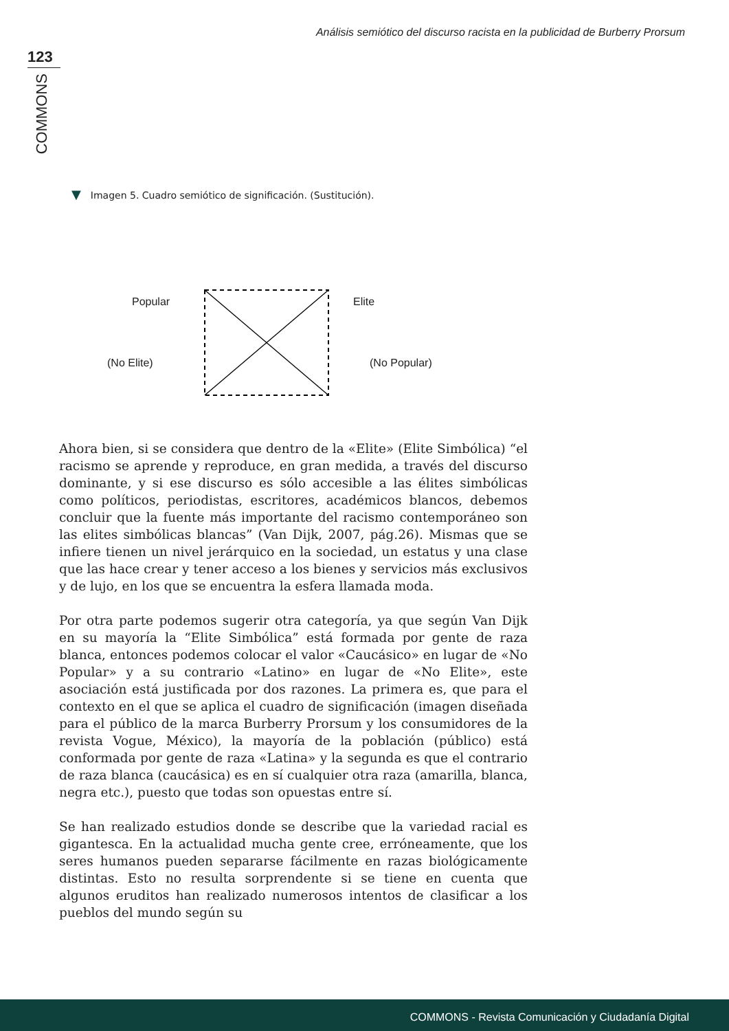Análisis semiótico del discurso racista en la publicidad de Burberry Prorsum
123
COMMONS
▼ Imagen 5. Cuadro semiótico de significación. (Sustitución).
Popular Elite
(No Elite) (No Popular)
Ahora bien, si se considera que dentro de la «Elite» (Elite Simbólica) “el racismo se aprende y reproduce, en gran medida, a través del discurso dominante, y si ese discurso es sólo accesible a las élites simbólicas como políticos, periodistas, escritores, académicos blancos, debemos concluir que la fuente más importante del racismo contemporáneo son las elites simbólicas blancas” (Van Dijk, 2007, pág.26). Mismas que se infiere tienen un nivel jerárquico en la sociedad, un estatus y una clase que las hace crear y tener acceso a los bienes y servicios más exclusivos y de lujo, en los que se encuentra la esfera llamada moda.
Por otra parte podemos sugerir otra categoría, ya que según Van Dijk en su mayoría la “Elite Simbólica” está formada por gente de raza blanca, entonces podemos colocar el valor «Caucásico» en lugar de «No Popular» y a su contrario «Latino» en lugar de «No Elite», este asociación está justificada por dos razones. La primera es, que para el contexto en el que se aplica el cuadro de significación (imagen diseñada para el público de la marca Burberry Prorsum y los consumidores de la revista Vogue, México), la mayoría de la población (público) está conformada por gente de raza «Latina» y la segunda es que el contrario de raza blanca (caucásica) es en sí cualquier otra raza (amarilla, blanca, negra etc.), puesto que todas son opuestas entre sí.
Se han realizado estudios donde se describe que la variedad racial es gigantesca. En la actualidad mucha gente cree, erróneamente, que los seres humanos pueden separarse fácilmente en razas biológicamente distintas. Esto no resulta sorprendente si se tiene en cuenta que algunos eruditos han realizado numerosos intentos de clasificar a los pueblos del mundo según su
COMMONS - Revista Comunicación y Ciudadanía Digital